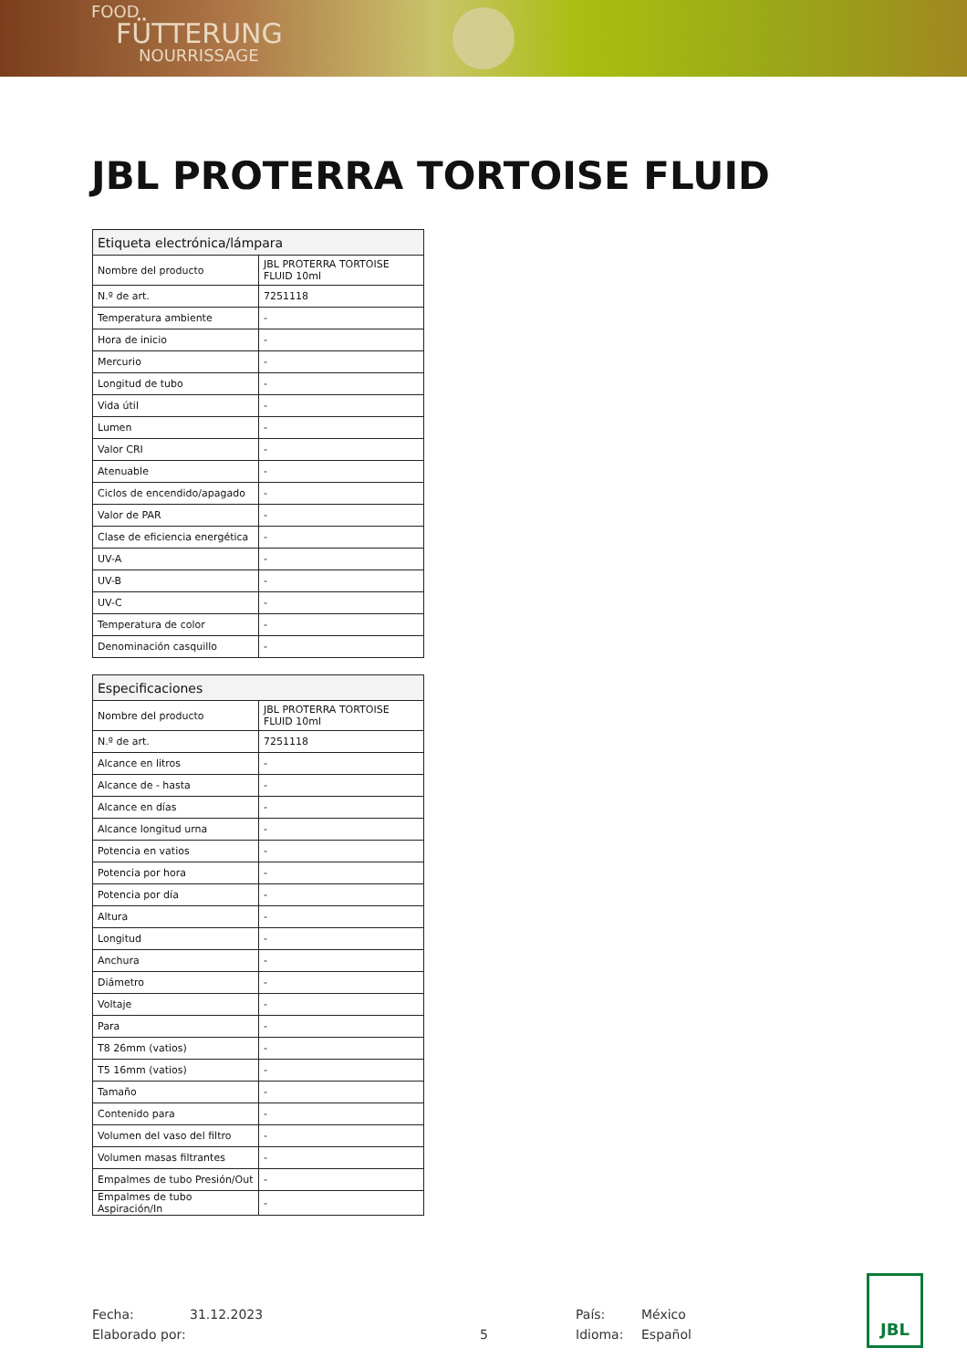FOOD
FÜTTERUNG
NOURRISSAGE
JBL PROTERRA TORTOISE FLUID
| Etiqueta electrónica/lámpara | |
| --- | --- |
| Nombre del producto | JBL PROTERRA TORTOISE FLUID 10ml |
| N.º de art. | 7251118 |
| Temperatura ambiente | - |
| Hora de inicio | - |
| Mercurio | - |
| Longitud de tubo | - |
| Vida útil | - |
| Lumen | - |
| Valor CRI | - |
| Atenuable | - |
| Ciclos de encendido/apagado | - |
| Valor de PAR | - |
| Clase de eficiencia energética | - |
| UV-A | - |
| UV-B | - |
| UV-C | - |
| Temperatura de color | - |
| Denominación casquillo | - |
| Especificaciones | |
| --- | --- |
| Nombre del producto | JBL PROTERRA TORTOISE FLUID 10ml |
| N.º de art. | 7251118 |
| Alcance en litros | - |
| Alcance de - hasta | - |
| Alcance en días | - |
| Alcance longitud urna | - |
| Potencia en vatios | - |
| Potencia por hora | - |
| Potencia por día | - |
| Altura | - |
| Longitud | - |
| Anchura | - |
| Diámetro | - |
| Voltaje | - |
| Para | - |
| T8 26mm (vatios) | - |
| T5 16mm (vatios) | - |
| Tamaño | - |
| Contenido para | - |
| Volumen del vaso del filtro | - |
| Volumen masas filtrantes | - |
| Empalmes de tubo Presión/Out | - |
| Empalmes de tubo Aspiración/In | - |
Fecha: 31.12.2023 País: México
Elaborado por: 5 Idioma: Español
JBL